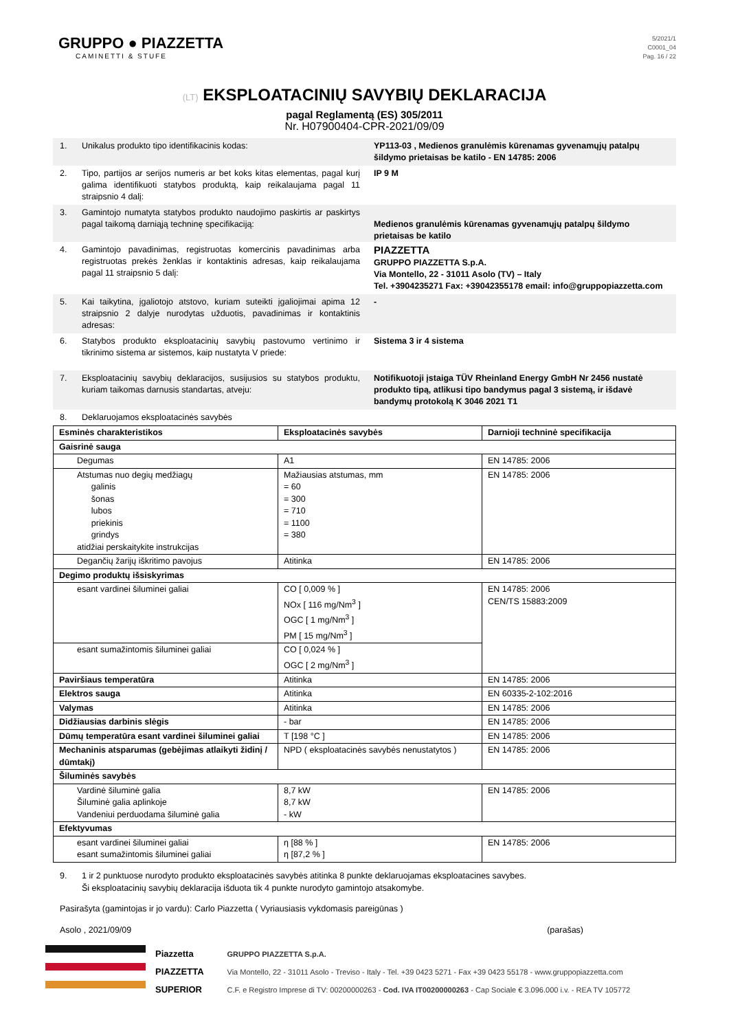GRUPPO ● PIAZZETTA
CAMINETTI & STUFE
5/2021/1
C0001_04
Pag. 16 / 22
(LT) EKSPLOATACINIŲ SAVYBIŲ DEKLARACIJA
pagal Reglamentą (ES) 305/2011
Nr. H07900404-CPR-2021/09/09
1. Unikalus produkto tipo identifikacinis kodas: YP113-03 , Medienos granulėmis kūrenamas gyvenamųjų patalpų šildymo prietaisas be katilo - EN 14785: 2006
2. Tipo, partijos ar serijos numeris ar bet koks kitas elementas, pagal kurį galima identifikuoti statybos produktą, kaip reikalaujama pagal 11 straipsnio 4 dalį:
IP 9 M
3. Gamintojo numatyta statybos produkto naudojimo paskirtis ar paskirtys pagal taikomą darniąją techninę specifikaciją:
Medienos granulėmis kūrenamas gyvenamųjų patalpų šildymo prietaisas be katilo
4. Gamintojo pavadinimas, registruotas komercinis pavadinimas arba registruotas prekės ženklas ir kontaktinis adresas, kaip reikalaujama pagal 11 straipsnio 5 dalį:
PIAZZETTA
GRUPPO PIAZZETTA S.p.A.
Via Montello, 22 - 31011 Asolo (TV) – Italy
Tel. +3904235271 Fax: +39042355178 email: info@gruppopiazzetta.com
5. Kai taikytina, įgaliotojo atstovo, kuriam suteikti įgaliojimai apima 12 straipsnio 2 dalyje nurodytas užduotis, pavadinimas ir kontaktinis adresas:
-
6. Statybos produkto eksploatacinių savybių pastovumo vertinimo ir tikrinimo sistema ar sistemos, kaip nustatyta V priede:
Sistema 3 ir 4 sistema
7. Eksploatacinių savybių deklaracijos, susijusios su statybos produktu, kuriam taikomas darnusis standartas, atveju:
Notifikuotoji įstaiga TÜV Rheinland Energy GmbH Nr 2456 nustatė produkto tipą, atlikusi tipo bandymus pagal 3 sistemą, ir išdavė bandymų protokolą K 3046 2021 T1
8. Deklaruojamos eksploatacinės savybės
| Esminės charakteristikos | Eksploatacinės savybės | Darnioji techninė specifikacija |
| --- | --- | --- |
| Gaisrinė sauga | | |
| Degumas | A1 | EN 14785: 2006 |
| Atstumas nuo degių medžiagų galinis šonas lubos priekinis grindys atidžiai perskaitykite instrukcijas | Mažiausias atstumas, mm = 60 = 300 = 710 = 1100 = 380 | EN 14785: 2006 |
| Degančių žarijų iškritimo pavojus | Atitinka | EN 14785: 2006 |
| Degimo produktų išsiskyrimas | | |
| esant vardinei šiluminei galiai | CO [ 0,009 % ] NOx [ 116 mg/Nm<sup>3</sup> ] OGC [ 1 mg/Nm<sup>3</sup> ] PM [ 15 mg/Nm<sup>3</sup> ] | EN 14785: 2006 CEN/TS 15883:2009 |
| esant sumažintomis šiluminei galiai | CO [ 0,024 % ] OGC [ 2 mg/Nm<sup>3</sup> ] | |
| Paviršiaus temperatūra | Atitinka | EN 14785: 2006 |
| Elektros sauga | Atitinka | EN 60335-2-102:2016 |
| Valymas | Atitinka | EN 14785: 2006 |
| Didžiausias darbinis slėgis | - bar | EN 14785: 2006 |
| Dūmų temperatūra esant vardinei šiluminei galiai | T [198 °C ] | EN 14785: 2006 |
| Mechaninis atsparumas (gebėjimas atlaikyti židinį / dūmtakį) | NPD ( eksploatacinės savybės nenustatytos ) | EN 14785: 2006 |
| Šiluminės savybės | | |
| Vardinė šiluminė galia Šiluminė galia aplinkoje Vandeniui perduodama šiluminė galia | 8,7 kW 8,7 kW - kW | EN 14785: 2006 |
| Efektyvumas | | |
| esant vardinei šiluminei galiai esant sumažintomis šiluminei galiai | η [88 % ] η [87,2 % ] | EN 14785: 2006 |
9. 1 ir 2 punktuose nurodyto produkto eksploatacinės savybės atitinka 8 punkte deklaruojamas eksploatacines savybes.
Ši eksploatacinių savybių deklaracija išduota tik 4 punkte nurodyto gamintojo atsakomybe.
Pasirašyta (gamintojas ir jo vardu): Carlo Piazzetta ( Vyriausiasis vykdomasis pareigūnas )
Asolo , 2021/09/09 (parašas)
Piazzetta
PIAZZETTA
SUPERIOR
GRUPPO PIAZZETTA S.p.A.
Via Montello, 22 - 31011 Asolo - Treviso - Italy - Tel. +39 0423 5271 - Fax +39 0423 55178 - www.gruppopiazzetta.com
C.F. e Registro Imprese di TV: 00200000263 - Cod. IVA IT00200000263 - Cap Sociale € 3.096.000 i.v. - REA TV 105772